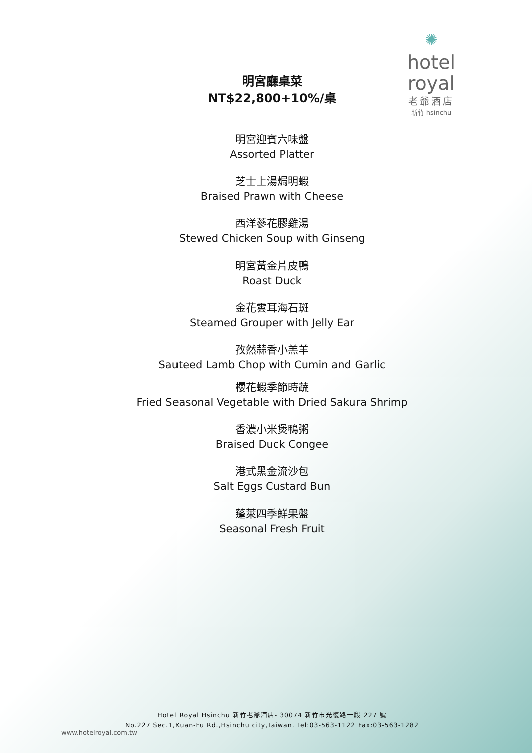✺
hotel royal
老爺酒店
新竹 hsinchu
明宮廳桌菜
NT$22,800+10%/桌
明宮迎賓六味盤
Assorted Platter
芝士上湯焗明蝦
Braised Prawn with Cheese
西洋蔘花膠雞湯
Stewed Chicken Soup with Ginseng
明宮黃金片皮鴨
Roast Duck
金花雲耳海石斑
Steamed Grouper with Jelly Ear
孜然蒜香小羔羊
Sauteed Lamb Chop with Cumin and Garlic
櫻花蝦季節時蔬
Fried Seasonal Vegetable with Dried Sakura Shrimp
香濃小米煲鴨粥
Braised Duck Congee
港式黑金流沙包
Salt Eggs Custard Bun
蓬萊四季鮮果盤
Seasonal Fresh Fruit
Hotel Royal Hsinchu 新竹老爺酒店- 30074 新竹市光復路一段 227 號
No.227 Sec.1,Kuan-Fu Rd.,Hsinchu city,Taiwan. Tel:03-563-1122 Fax:03-563-1282
www.hotelroyal.com.tw